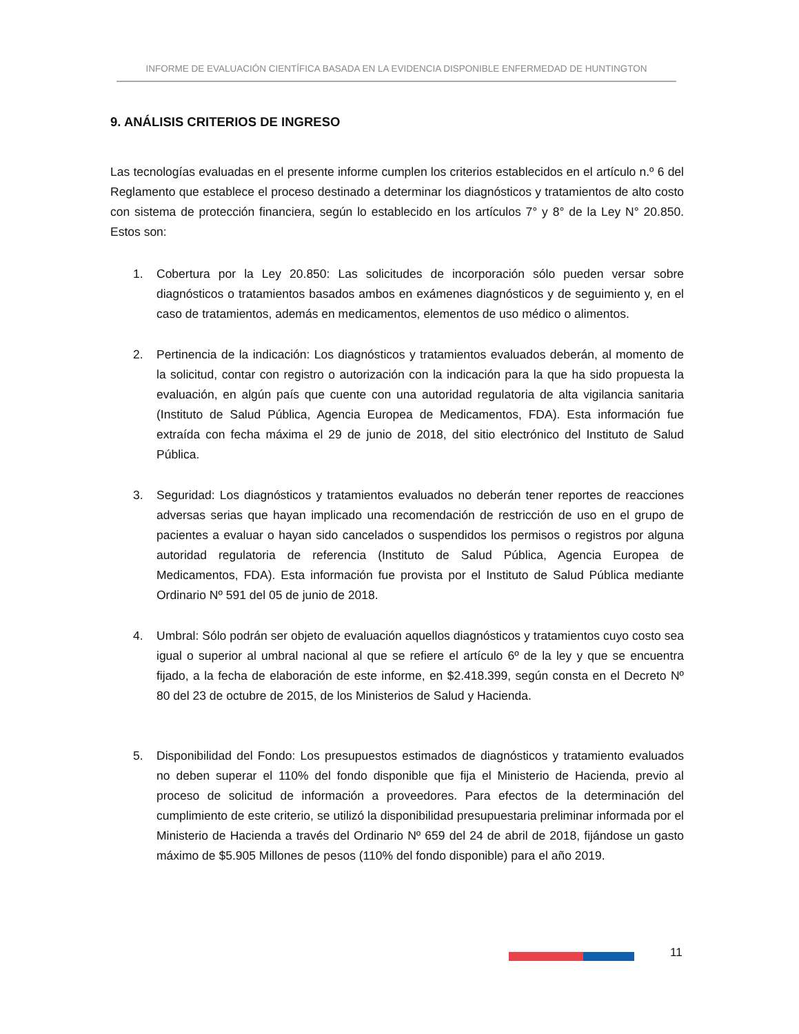INFORME DE EVALUACIÓN CIENTÍFICA BASADA EN LA EVIDENCIA DISPONIBLE ENFERMEDAD DE HUNTINGTON
9. ANÁLISIS CRITERIOS DE INGRESO
Las tecnologías evaluadas en el presente informe cumplen los criterios establecidos en el artículo n.º 6 del Reglamento que establece el proceso destinado a determinar los diagnósticos y tratamientos de alto costo con sistema de protección financiera, según lo establecido en los artículos 7° y 8° de la Ley N° 20.850. Estos son:
1. Cobertura por la Ley 20.850: Las solicitudes de incorporación sólo pueden versar sobre diagnósticos o tratamientos basados ambos en exámenes diagnósticos y de seguimiento y, en el caso de tratamientos, además en medicamentos, elementos de uso médico o alimentos.
2. Pertinencia de la indicación: Los diagnósticos y tratamientos evaluados deberán, al momento de la solicitud, contar con registro o autorización con la indicación para la que ha sido propuesta la evaluación, en algún país que cuente con una autoridad regulatoria de alta vigilancia sanitaria (Instituto de Salud Pública, Agencia Europea de Medicamentos, FDA). Esta información fue extraída con fecha máxima el 29 de junio de 2018, del sitio electrónico del Instituto de Salud Pública.
3. Seguridad: Los diagnósticos y tratamientos evaluados no deberán tener reportes de reacciones adversas serias que hayan implicado una recomendación de restricción de uso en el grupo de pacientes a evaluar o hayan sido cancelados o suspendidos los permisos o registros por alguna autoridad regulatoria de referencia (Instituto de Salud Pública, Agencia Europea de Medicamentos, FDA). Esta información fue provista por el Instituto de Salud Pública mediante Ordinario Nº 591 del 05 de junio de 2018.
4. Umbral: Sólo podrán ser objeto de evaluación aquellos diagnósticos y tratamientos cuyo costo sea igual o superior al umbral nacional al que se refiere el artículo 6º de la ley y que se encuentra fijado, a la fecha de elaboración de este informe, en $2.418.399, según consta en el Decreto Nº 80 del 23 de octubre de 2015, de los Ministerios de Salud y Hacienda.
5. Disponibilidad del Fondo: Los presupuestos estimados de diagnósticos y tratamiento evaluados no deben superar el 110% del fondo disponible que fija el Ministerio de Hacienda, previo al proceso de solicitud de información a proveedores. Para efectos de la determinación del cumplimiento de este criterio, se utilizó la disponibilidad presupuestaria preliminar informada por el Ministerio de Hacienda a través del Ordinario Nº 659 del 24 de abril de 2018, fijándose un gasto máximo de $5.905 Millones de pesos (110% del fondo disponible) para el año 2019.
11